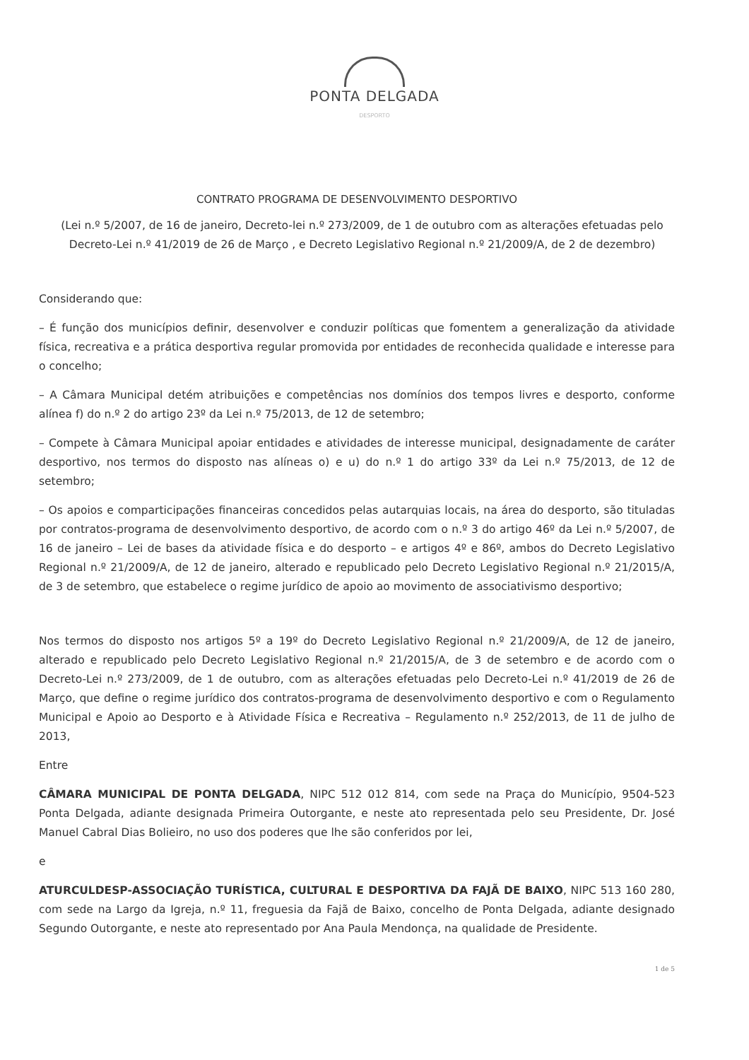PONTA DELGADA
DESPORTO
CONTRATO PROGRAMA DE DESENVOLVIMENTO DESPORTIVO
(Lei n.º 5/2007, de 16 de janeiro, Decreto-lei n.º 273/2009, de 1 de outubro com as alterações efetuadas pelo Decreto-Lei n.º 41/2019 de 26 de Março , e Decreto Legislativo Regional n.º 21/2009/A, de 2 de dezembro)
Considerando que:
– É função dos municípios definir, desenvolver e conduzir políticas que fomentem a generalização da atividade física, recreativa e a prática desportiva regular promovida por entidades de reconhecida qualidade e interesse para o concelho;
– A Câmara Municipal detém atribuições e competências nos domínios dos tempos livres e desporto, conforme alínea f) do n.º 2 do artigo 23º da Lei n.º 75/2013, de 12 de setembro;
– Compete à Câmara Municipal apoiar entidades e atividades de interesse municipal, designadamente de caráter desportivo, nos termos do disposto nas alíneas o) e u) do n.º 1 do artigo 33º da Lei n.º 75/2013, de 12 de setembro;
– Os apoios e comparticipações financeiras concedidos pelas autarquias locais, na área do desporto, são tituladas por contratos-programa de desenvolvimento desportivo, de acordo com o n.º 3 do artigo 46º da Lei n.º 5/2007, de 16 de janeiro – Lei de bases da atividade física e do desporto – e artigos 4º e 86º, ambos do Decreto Legislativo Regional n.º 21/2009/A, de 12 de janeiro, alterado e republicado pelo Decreto Legislativo Regional n.º 21/2015/A, de 3 de setembro, que estabelece o regime jurídico de apoio ao movimento de associativismo desportivo;
Nos termos do disposto nos artigos 5º a 19º do Decreto Legislativo Regional n.º 21/2009/A, de 12 de janeiro, alterado e republicado pelo Decreto Legislativo Regional n.º 21/2015/A, de 3 de setembro e de acordo com o Decreto-Lei n.º 273/2009, de 1 de outubro, com as alterações efetuadas pelo Decreto-Lei n.º 41/2019 de 26 de Março, que define o regime jurídico dos contratos-programa de desenvolvimento desportivo e com o Regulamento Municipal e Apoio ao Desporto e à Atividade Física e Recreativa – Regulamento n.º 252/2013, de 11 de julho de 2013,
Entre
CÂMARA MUNICIPAL DE PONTA DELGADA, NIPC 512 012 814, com sede na Praça do Município, 9504-523 Ponta Delgada, adiante designada Primeira Outorgante, e neste ato representada pelo seu Presidente, Dr. José Manuel Cabral Dias Bolieiro, no uso dos poderes que lhe são conferidos por lei,
e
ATURCULDESP-ASSOCIAÇÃO TURÍSTICA, CULTURAL E DESPORTIVA DA FAJÃ DE BAIXO, NIPC 513 160 280, com sede na Largo da Igreja, n.º 11, freguesia da Fajã de Baixo, concelho de Ponta Delgada, adiante designado Segundo Outorgante, e neste ato representado por Ana Paula Mendonça, na qualidade de Presidente.
1 de 5